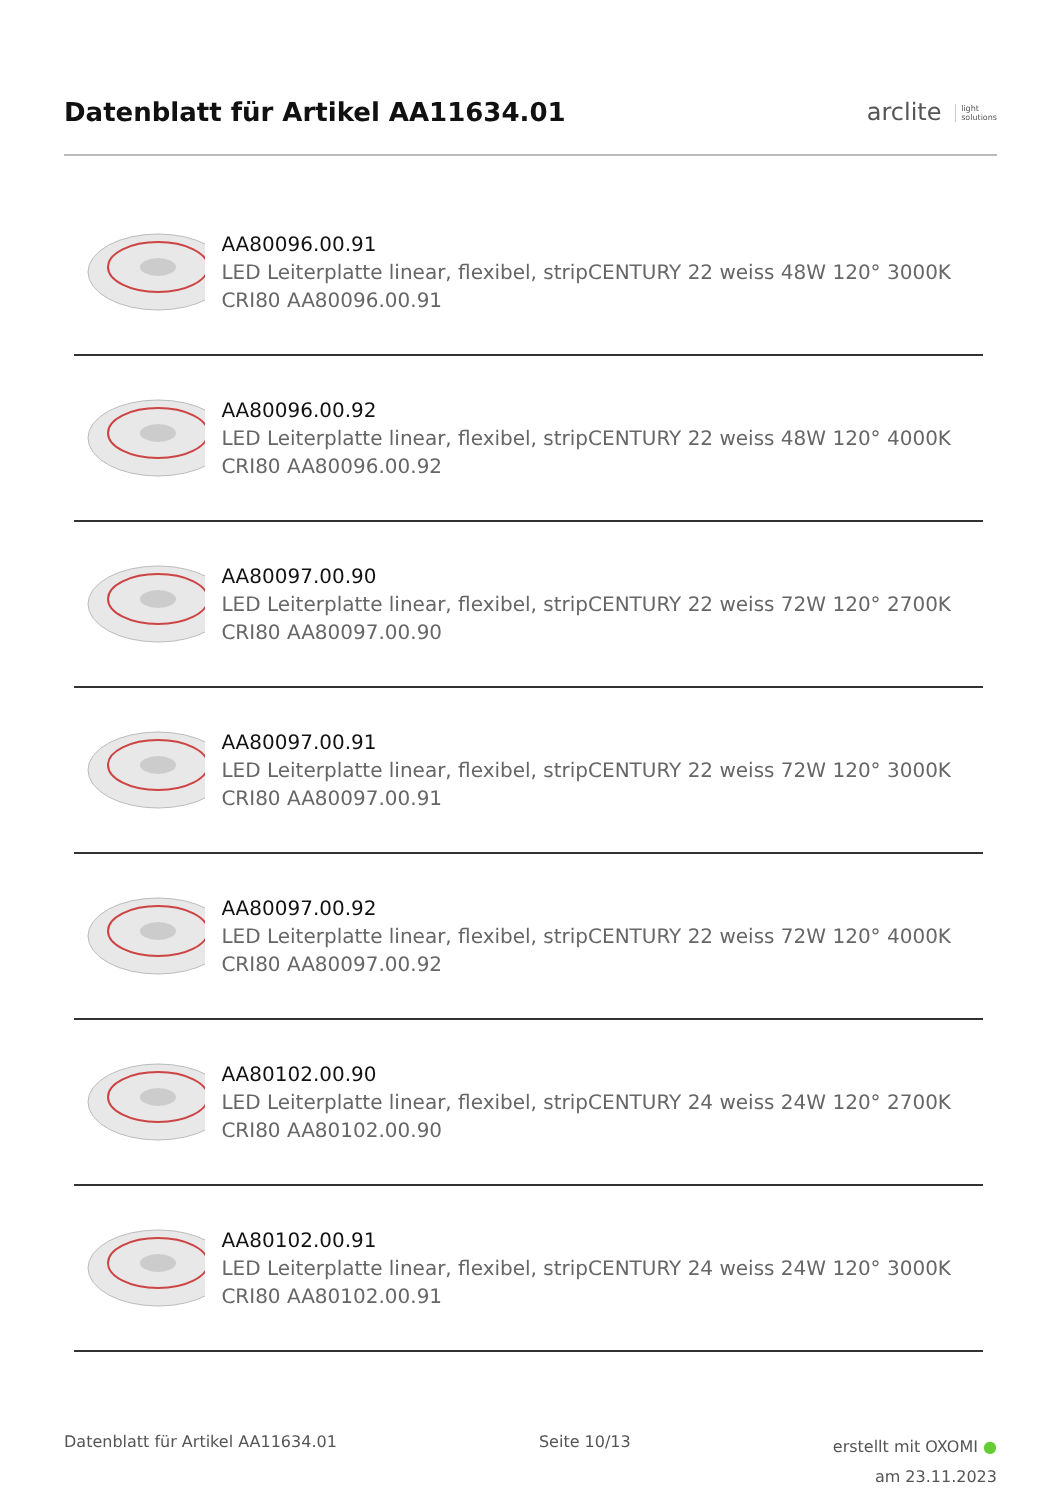Datenblatt für Artikel AA11634.01
arclite light
solutions
AA80096.00.91
LED Leiterplatte linear, flexibel, stripCENTURY 22 weiss 48W 120° 3000K CRI80 AA80096.00.91
AA80096.00.92
LED Leiterplatte linear, flexibel, stripCENTURY 22 weiss 48W 120° 4000K CRI80 AA80096.00.92
AA80097.00.90
LED Leiterplatte linear, flexibel, stripCENTURY 22 weiss 72W 120° 2700K CRI80 AA80097.00.90
AA80097.00.91
LED Leiterplatte linear, flexibel, stripCENTURY 22 weiss 72W 120° 3000K CRI80 AA80097.00.91
AA80097.00.92
LED Leiterplatte linear, flexibel, stripCENTURY 22 weiss 72W 120° 4000K CRI80 AA80097.00.92
AA80102.00.90
LED Leiterplatte linear, flexibel, stripCENTURY 24 weiss 24W 120° 2700K CRI80 AA80102.00.90
AA80102.00.91
LED Leiterplatte linear, flexibel, stripCENTURY 24 weiss 24W 120° 3000K CRI80 AA80102.00.91
Datenblatt für Artikel AA11634.01
Seite 10/13
erstellt mit OXOMI ●
am 23.11.2023